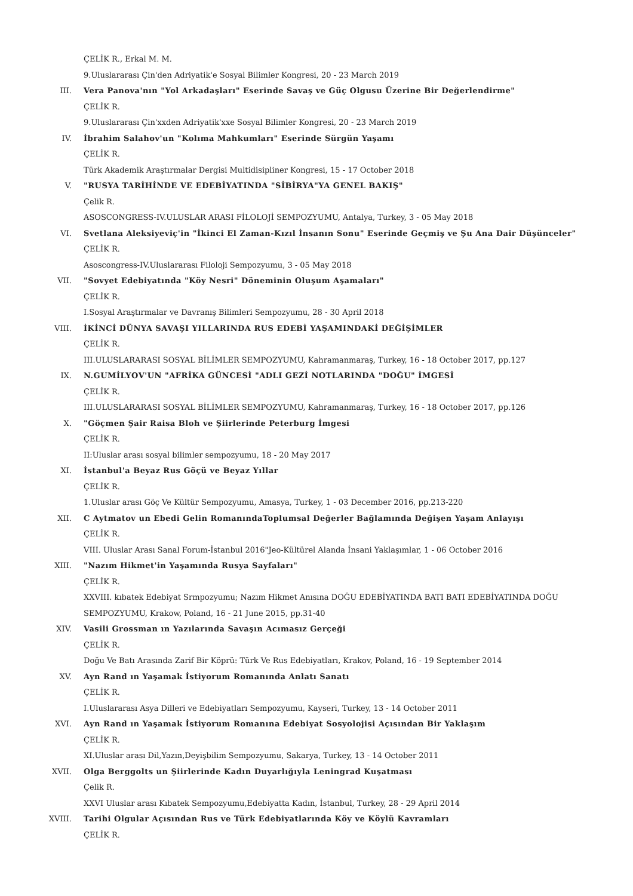ÇELİK R., Erkal M. M.
9.Uluslararası Çin'den Adriyatik'e Sosyal Bilimler Kongresi, 20 - 23 March 2019
III. Vera Panova'nın "Yol Arkadaşları" Eserinde Savaş ve Güç Olgusu Üzerine Bir Değerlendirme"
ÇELİK R.
9.Uluslararası Çin'xxden Adriyatik'xxe Sosyal Bilimler Kongresi, 20 - 23 March 2019
IV. İbrahim Salahov'un "Kolıma Mahkumları" Eserinde Sürgün Yaşamı
ÇELİK R.
Türk Akademik Araştırmalar Dergisi Multidisipliner Kongresi, 15 - 17 October 2018
V. "RUSYA TARİHİNDE VE EDEBİYATINDA "SİBİRYA"YA GENEL BAKIŞ"
Çelik R.
ASOSCONGRESS-IV.ULUSLAR ARASI FİLOLOJİ SEMPOZYUMU, Antalya, Turkey, 3 - 05 May 2018
VI. Svetlana Aleksiyeviç'in "İkinci El Zaman-Kızıl İnsanın Sonu" Eserinde Geçmiş ve Şu Ana Dair Düşünceler"
ÇELİK R.
Asoscongress-IV.Uluslararası Filoloji Sempozyumu, 3 - 05 May 2018
VII. "Sovyet Edebiyatında "Köy Nesri" Döneminin Oluşum Aşamaları"
ÇELİK R.
I.Sosyal Araştırmalar ve Davranış Bilimleri Sempozyumu, 28 - 30 April 2018
VIII. İKİNCİ DÜNYA SAVAŞI YILLARINDA RUS EDEBİ YAŞAMINDAKİ DEĞİŞİMLER
ÇELİK R.
III.ULUSLARARASI SOSYAL BİLİMLER SEMPOZYUMU, Kahramanmaraş, Turkey, 16 - 18 October 2017, pp.127
IX. N.GUMİLYOV'UN "AFRİKA GÜNCESİ "ADLI GEZİ NOTLARINDA "DOĞU" İMGESİ
ÇELİK R.
III.ULUSLARARASI SOSYAL BİLİMLER SEMPOZYUMU, Kahramanmaraş, Turkey, 16 - 18 October 2017, pp.126
X. "Göçmen Şair Raisa Bloh ve Şiirlerinde Peterburg İmgesi
ÇELİK R.
II:Uluslar arası sosyal bilimler sempozyumu, 18 - 20 May 2017
XI. İstanbul'a Beyaz Rus Göçü ve Beyaz Yıllar
ÇELİK R.
1.Uluslar arası Göç Ve Kültür Sempozyumu, Amasya, Turkey, 1 - 03 December 2016, pp.213-220
XII. C Aytmatov un Ebedi Gelin RomanındaToplumsal Değerler Bağlamında Değişen Yaşam Anlayışı
ÇELİK R.
VIII. Uluslar Arası Sanal Forum-İstanbul 2016"Jeo-Kültürel Alanda İnsani Yaklaşımlar, 1 - 06 October 2016
XIII. "Nazım Hikmet'in Yaşamında Rusya Sayfaları"
ÇELİK R.
XXVIII. kıbatek Edebiyat Srmpozyumu; Nazım Hikmet Anısına DOĞU EDEBİYATINDA BATI BATI EDEBİYATINDA DOĞU SEMPOZYUMU, Krakow, Poland, 16 - 21 June 2015, pp.31-40
XIV. Vasili Grossman ın Yazılarında Savaşın Acımasız Gerçeği
ÇELİK R.
Doğu Ve Batı Arasında Zarif Bir Köprü: Türk Ve Rus Edebiyatları, Krakov, Poland, 16 - 19 September 2014
XV. Ayn Rand ın Yaşamak İstiyorum Romanında Anlatı Sanatı
ÇELİK R.
I.Uluslararası Asya Dilleri ve Edebiyatları Sempozyumu, Kayseri, Turkey, 13 - 14 October 2011
XVI. Ayn Rand ın Yaşamak İstiyorum Romanına Edebiyat Sosyolojisi Açısından Bir Yaklaşım
ÇELİK R.
XI.Uluslar arası Dil,Yazın,Deyişbilim Sempozyumu, Sakarya, Turkey, 13 - 14 October 2011
XVII. Olga Berggolts un Şiirlerinde Kadın Duyarlığıyla Leningrad Kuşatması
Çelik R.
XXVI Uluslar arası Kıbatek Sempozyumu,Edebiyatta Kadın, İstanbul, Turkey, 28 - 29 April 2014
XVIII. Tarihi Olgular Açısından Rus ve Türk Edebiyatlarında Köy ve Köylü Kavramları
ÇELİK R.